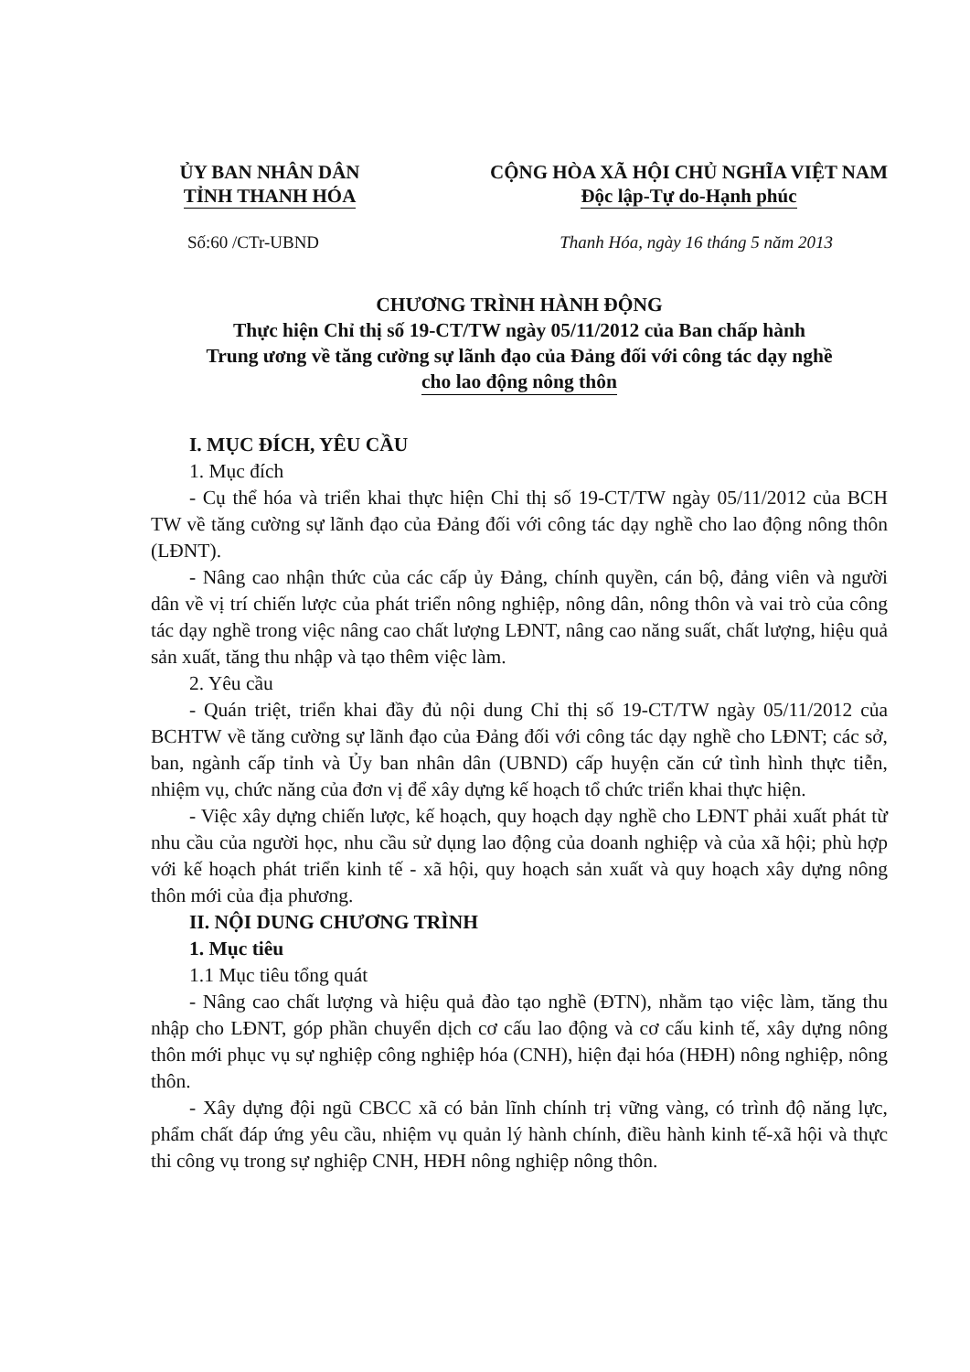ỦY BAN NHÂN DÂN
TỈNH THANH HÓA
CỘNG HÒA XÃ HỘI CHỦ NGHĨA VIỆT NAM
Độc lập-Tự do-Hạnh phúc
Số:60 /CTr-UBND Thanh Hóa, ngày 16 tháng 5 năm 2013
CHƯƠNG TRÌNH HÀNH ĐỘNG
Thực hiện Chỉ thị số 19-CT/TW ngày 05/11/2012 của Ban chấp hành
Trung ương về tăng cường sự lãnh đạo của Đảng đối với công tác dạy nghề
cho lao động nông thôn
I. MỤC ĐÍCH, YÊU CẦU
1. Mục đích
- Cụ thể hóa và triển khai thực hiện Chỉ thị số 19-CT/TW ngày 05/11/2012 của BCH TW về tăng cường sự lãnh đạo của Đảng đối với công tác dạy nghề cho lao động nông thôn (LĐNT).
- Nâng cao nhận thức của các cấp ủy Đảng, chính quyền, cán bộ, đảng viên và người dân về vị trí chiến lược của phát triển nông nghiệp, nông dân, nông thôn và vai trò của công tác dạy nghề trong việc nâng cao chất lượng LĐNT, nâng cao năng suất, chất lượng, hiệu quả sản xuất, tăng thu nhập và tạo thêm việc làm.
2. Yêu cầu
- Quán triệt, triển khai đầy đủ nội dung Chỉ thị số 19-CT/TW ngày 05/11/2012 của BCHTW về tăng cường sự lãnh đạo của Đảng đối với công tác dạy nghề cho LĐNT; các sở, ban, ngành cấp tỉnh và Ủy ban nhân dân (UBND) cấp huyện căn cứ tình hình thực tiễn, nhiệm vụ, chức năng của đơn vị để xây dựng kế hoạch tổ chức triển khai thực hiện.
- Việc xây dựng chiến lược, kế hoạch, quy hoạch dạy nghề cho LĐNT phải xuất phát từ nhu cầu của người học, nhu cầu sử dụng lao động của doanh nghiệp và của xã hội; phù hợp với kế hoạch phát triển kinh tế - xã hội, quy hoạch sản xuất và quy hoạch xây dựng nông thôn mới của địa phương.
II. NỘI DUNG CHƯƠNG TRÌNH
1. Mục tiêu
1.1 Mục tiêu tổng quát
- Nâng cao chất lượng và hiệu quả đào tạo nghề (ĐTN), nhằm tạo việc làm, tăng thu nhập cho LĐNT, góp phần chuyển dịch cơ cấu lao động và cơ cấu kinh tế, xây dựng nông thôn mới phục vụ sự nghiệp công nghiệp hóa (CNH), hiện đại hóa (HĐH) nông nghiệp, nông thôn.
- Xây dựng đội ngũ CBCC xã có bản lĩnh chính trị vững vàng, có trình độ năng lực, phẩm chất đáp ứng yêu cầu, nhiệm vụ quản lý hành chính, điều hành kinh tế-xã hội và thực thi công vụ trong sự nghiệp CNH, HĐH nông nghiệp nông thôn.